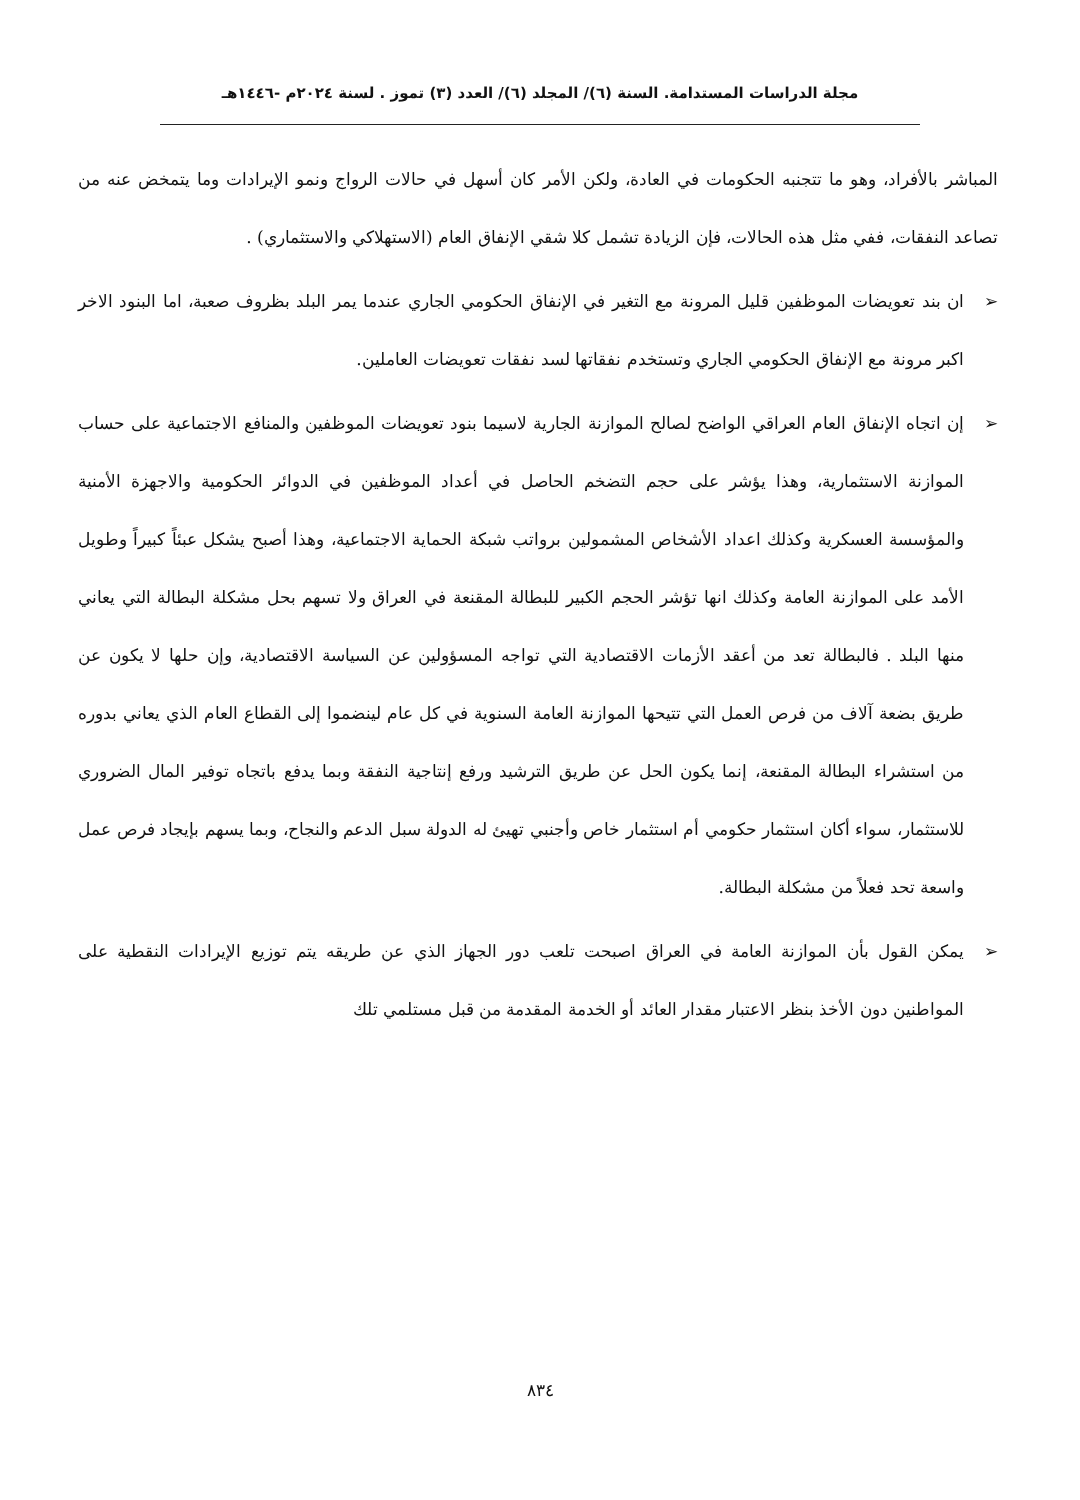مجلة الدراسات المستدامة. السنة (٦)/ المجلد (٦)/ العدد (٣) تموز . لسنة ٢٠٢٤م -١٤٤٦هـ
المباشر بالأفراد، وهو ما تتجنبه الحكومات في العادة، ولكن الأمر كان أسهل في حالات الرواج ونمو الإيرادات وما يتمخض عنه من تصاعد النفقات، ففي مثل هذه الحالات، فإن الزيادة تشمل كلا شقي الإنفاق العام (الاستهلاكي والاستثماري) .
➢ ان بند تعويضات الموظفين قليل المرونة مع التغير في الإنفاق الحكومي الجاري عندما يمر البلد بظروف صعبة، اما البنود الاخر اكبر مرونة مع الإنفاق الحكومي الجاري وتستخدم نفقاتها لسد نفقات تعويضات العاملين.
➢ إن اتجاه الإنفاق العام العراقي الواضح لصالح الموازنة الجارية لاسيما بنود تعويضات الموظفين والمنافع الاجتماعية على حساب الموازنة الاستثمارية، وهذا يؤشر على حجم التضخم الحاصل في أعداد الموظفين في الدوائر الحكومية والاجهزة الأمنية والمؤسسة العسكرية وكذلك اعداد الأشخاص المشمولين برواتب شبكة الحماية الاجتماعية، وهذا أصبح يشكل عبئاً كبيراً وطويل الأمد على الموازنة العامة وكذلك انها تؤشر الحجم الكبير للبطالة المقنعة في العراق ولا تسهم بحل مشكلة البطالة التي يعاني منها البلد . فالبطالة تعد من أعقد الأزمات الاقتصادية التي تواجه المسؤولين عن السياسة الاقتصادية، وإن حلها لا يكون عن طريق بضعة آلاف من فرص العمل التي تتيحها الموازنة العامة السنوية في كل عام لينضموا إلى القطاع العام الذي يعاني بدوره من استشراء البطالة المقنعة، إنما يكون الحل عن طريق الترشيد ورفع إنتاجية النفقة وبما يدفع باتجاه توفير المال الضروري للاستثمار، سواء أكان استثمار حكومي أم استثمار خاص وأجنبي تهيئ له الدولة سبل الدعم والنجاح، وبما يسهم بإيجاد فرص عمل واسعة تحد فعلاً من مشكلة البطالة.
➢ يمكن القول بأن الموازنة العامة في العراق اصبحت تلعب دور الجهاز الذي عن طريقه يتم توزيع الإيرادات النقطية على المواطنين دون الأخذ بنظر الاعتبار مقدار العائد أو الخدمة المقدمة من قبل مستلمي تلك
٨٣٤